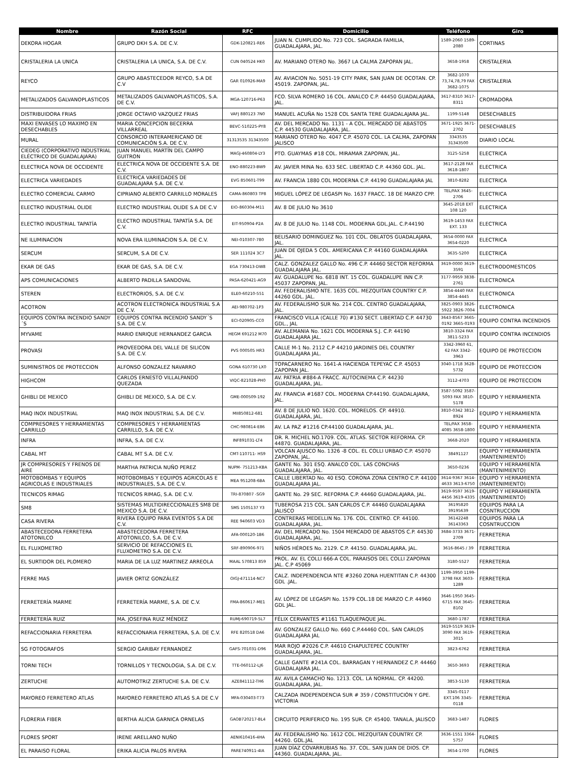| Nombre | Razón Social | RFC | Domicilio | Teléfono | Giro |
| --- | --- | --- | --- | --- | --- |
| DEKORA HOGAR | GRUPO DKH S.A. DE C.V. | GDK-120821-RE6 | JUAN N. CUMPLIDO No. 723 COL. SAGRADA FAMILIA, GUADALAJARA, JAL. | 1589-2060 1589-2080 | CORTINAS |
| CRISTALERIA LA UNICA | CRISTALERIA LA UNICA, S.A. DE C.V. | CUN 040524 HK0 | AV. MARIANO OTERO No. 3667 LA CALMA ZAPOPAN JAL. | 3658-1958 | CRISTALERIA |
| REYCO | GRUPO ABASTECEDOR REYCO, S.A DE C.V | GAR 010926-MA9 | AV. AVIACION No. 5051-19 CITY PARK, SAN JUAN DE OCOTAN. CP. 45019. ZAPOPAN, JAL. | 3682-1070 73,74,78,79 FAX 3682-1075 | CRISTALERIA |
| METALIZADOS GALVANOPLASTICOS | METALIZADOS GALVANOPLASTICOS, S.A. DE C.V. | MGA-120716-P63 | FCO. SILVA ROMERO 16 COL. ANALCO C.P. 44450 GUADALAJARA, JAL. | 3617-8310 3617-8311 | CROMADORA |
| DISTRIBUIDORA FRIAS | JORGE OCTAVIO VAZQUEZ FRIAS | VAFJ 880123 7N0 | MANUEL ACUÑA No 1528 COL SANTA TERE GUADALAJARA JAL. | 1199-5148 | DESECHABLES |
| MAXI ENVASES LO MAXIMO EN DESECHABLES | MARIA CONCEPCION BECERRA VILLARREAL | BEVC-510225-PY8 | AV. DEL MERCADO No. 1131 - A COL. MERCADO DE ABASTOS C.P. 44530 GUADALAJARA, JAL. | 3671-1925 3671-2702 | DESECHABLES |
| MURAL | CONSORCIO INTERAMERICANO DE COMUNICACIÓN S.A. DE C.V. | 31313535 31343500 | MARIANO OTERO No. 4047 C.P. 45070 COL. LA CALMA, ZAPOPAN JALISCO | 3343535 31343500 | DIARIO LOCAL |
| CIEDEG (CORPORATIVO INDUSTRIAL ELÉCTRICO DE GUADALAJARA) | JUAN MANUEL MARTÍN DEL CAMPO GUITRON | MAGJ-460804-LY3 | PTO. GUAYMAS #18 COL. MIRAMAR ZAPOPAN, JAL. | 3125-5258 | ELECTRICA |
| ELECTRICA NOVA DE OCCIDENTE | ELECTRICA NOVA DE OCCIDENTE S.A. DE C.V. | ENO-880223-BW9 | AV. JAVIER MINA No. 633 SEC. LIBERTAD C.P. 44360 GDL. JAL. | 3617-2128 FAX 3618-1807 | ELECTRICA |
| ELECTRICA VARIEDADES | ELECTRICA VARIEDADES DE GUADALAJARA S.A. DE C.V. | EVG 850601-T99 | AV. FRANCIA 1880 COL MODERNA C.P. 44190 GUADALAJARA JAL | 3810-8282 | ELECTRICA |
| ELECTRO COMERCIAL CARMO | CIPRIANO ALBERTO CARRILLO MORALES | CAMA-860803 TP8 | MIGUEL LÓPEZ DE LEGASPI No. 1637 FRACC. 18 DE MARZO CPP. | TEL/FAX 3645-2706 | ELECTRICA |
| ELECTRO INDUSTRIAL OLIDE | ELECTRO INDUSTRIAL OLIDE S.A DE C.V | EIO-860304-M11 | AV. 8 DE JULIO No 3610 | 3645-2018 EXT 108 120 | ELECTRICA |
| ELECTRO INDUSTRIAL TAPATÍA | ELECTRO INDUSTRIAL TAPATÍA S.A. DE C.V. | EIT-950904-P2A | AV. 8 DE JULIO No. 1148 COL. MODERNA GDL.JAL. C.P.44190 | 3619-1453 FAX EXT. 133 | ELECTRICA |
| NE ILUMINACION | NOVA ERA ILUMINACION S.A. DE C.V. | NEI-010307-780 | BELISARIO DOMINGUEZ No. 101 COL. OBLATOS GUADALAJARA, JAL. | 3654-0000 FAX 3654-0220 | ELECTRICA |
| SERCUM | SERCUM, S.A DE C.V. | SER 111024 3C7 | JUAN DE OJEDA 5 COL. AMERICANA C.P. 44160 GUADALAJARA JAL. | 3635-5200 | ELECTRICA |
| EKAR DE GAS | EKAR DE GAS, S.A. DE C.V. | EGA 730413-DW8 | CALZ. GONZALEZ GALLO No. 496 C.P. 44460 SECTOR REFORMA GUADALAJARA JAL. | 3619-0000 3619-3591 | ELECTRODOMESTICOS |
| APS COMUNICACIONES | ALBERTO PADILLA SANDOVAL | PASA-620421-AG9 | AV. GUADALUPE No. 6818 INT. 15 COL. GUADALUPE INN C.P. 45037 ZAPOPAN, JAL. | 3177-9959 3838-2761 | ELECTRONICA |
| STEREN | ELECTRORIOS, S.A. DE C.V. | ELE0-60210-551 | AV. FEDERALISMO NTE. 1635 COL. MEZQUITAN COUNTRY C.P. 44260 GDL. JAL. | 3854-4440 FAX 3854-4445 | ELECTRONICA |
| ACOTRON | ACOTRON ELECTRONICA INDUSTRIAL S.A DE C.V. | AEI-980702-1P3 | AV. FEDERALISMO SUR No. 214 COL. CENTRO GUADALAJARA, JAL. | 3825-0903 3826-5922 3826-7004 | ELECTRONICA |
| EQUIPOS CONTRA INCENDIO SANDY´S | EQUIPOS CONTRA INCENDIO SANDY´S S.A. DE C.V. | ECI-020905-CC0 | FRANCISCO VILLA (CALLE 70) #130 SECT. LIBERTAD C.P. 44730 GDL., JAL | 3643-8567 3665-0192 3665-0193 | EQUIPO CONTRA INCENDIOS |
| MYVAME | MARIO ENRIQUE HERNANDEZ GARCIA | HEGM 691212 M70 | AV. ALEMANIA No. 1621 COL MODERNA S.J. C.P. 44190 GUADALAJARA JAL. | 3810-3324 FAX 3811-5233 | EQUIPO CONTRA INCENDIOS |
| PROVASI | PROVEEDORA DEL VALLE DE SILICON S.A. DE C.V. | PVS 000505 HR3 | CALLE M-1 No. 2112 C.P 44210 JARDINES DEL COUNTRY GUADALAJARA JAL. | 3342-3960 61, 62 FAX 3342-3963 | EQUIPO DE PROTECCION |
| SUMINISTROS DE PROTECCION | ALFONSO GONZALEZ NAVARRO | GONA 610730 LX0 | TOPACARNERO No. 1641-A HACIENDA TEPEYAC C.P. 45053 ZAPOPAN JAL. | 3040-1718 3628-5732 | EQUIPO DE PROTECCION |
| HIGHCOM | CARLOS ERNESTO VILLALPANDO QUEZADA | VIQC-821028-PH0 | AV. PATRIA #884-A FRACC. AUTOCINEMA C.P. 44230 GUADALAJARA, JAL. | 3112-4703 | EQUIPO DE PROTECCION |
| GHIBLI DE MEXICO | GHIBLI DE MEXICO, S.A. DE C.V. | GME-000509-192 | AV. FRANCIA #1687 COL. MODERNA CP.44190. GUADALAJARA, JAL. | 3587-5092 3587-5093 FAX 3810-5178 | EQUIPO Y HERRAMIENTA |
| MAQ INOX INDUSTRIAL | MAQ INOX INDUSTRIAL S.A. DE C.V. | MII850812-681 | AV. 8 DE JULIO NO. 1620. COL. MORELOS. CP. 44910. GUADALAJARA, JAL. | 3810-0342 3812-8924 | EQUIPO Y HERRAMIENTA |
| COMPRESORES Y HERRAMIENTAS CARRILLO | COMPRESORES Y HERRAMIENTAS CARRILLO, S.A. DE C.V. | CHC-980814-E86 | AV. LA PAZ #1216 CP.44100 GUADALAJARA, JAL. | TEL/FAX 3658-4085 3658-1800 | EQUIPO Y HERRAMIENTA |
| INFRA | INFRA, S.A. DE C.V. | INF891031-LT4 | DR. R. MICHEL NO.1709. COL. ATLAS. SECTOR REFORMA. CP. 44870. GUADALAJARA, JAL. | 3668-2020 | EQUIPO Y HERRAMIENTA |
| CABAL MT | CABAL MT S.A. DE C.V. | CMT-110711- HS9 | VOLCAN AJUSCO No. 1326 -8 COL. EL COLLI URBAO C.P. 45070 ZAPOPAN, JAL. | 38491127 | EQUIPO Y HERRAMIENTA (MANTENIMIENTO) |
| JR COMPRESORES Y FRENOS DE AIRE | MARTHA PATRICIA NUÑO PEREZ | NUPM- 751213-KBA | GANTE No. 301 ESQ. ANALCO COL. LAS CONCHAS GUADALAJARA, JAL. | 3650-0236 | EQUIPO Y HERRAMIENTA (MANTENIMIENTO) |
| MOTOBOMBAS Y EQUIPOS AGRICOLAS E INDUSTRIALES | MOTOBOMBAS Y EQUIPOS AGRICOLAS E INDUSTRIALES, S.A. DE C.V. | MEA 951208-6BA | CALLE LIBERTAD No. 40 ESQ. CORONA ZONA CENTRO C.P. 44100 GUADALAJARA JAL. | 3614-9367 3614-4633 3613-6750 | EQUIPO Y HERRAMIENTA (MANTENIMIENTO) |
| TECNICOS RIMAG | TECNICOS RIMAG, S.A. DE C.V. | TRI-870807 -SG9 | GANTE No. 29 SEC. REFORMA C.P. 44460 GUADALAJARA, JAL. | 3619-9597 3619-4456 3619-4335 | EQUIPO Y HERRAMIENTA (MANTENIMIENTO) |
| SM8 | SISTEMAS MULTIDIRECCIONALES SM8 DE MEXICO S.A. DE C.V. | SMS 1505137 Y3 | TUBEROSA 215 COL. SAN CARLOS C.P. 44460 GUADALAJARA JALISCO | 36195820 39195639 | EQUIPOS PARA LA COSNTRUCCION |
| CASA RIVERA | RIVERA EQUIPO PARA EVENTOS S.A DE C.V. | REE 940603 VD3 | CONTRERAS MEDELLIN No. 176. COL. CENTRO. CP. 44100. GUADALAJARA, JAL. | 36142248 36143363 | EQUIPOS PARA LA COSNTRUCCION |
| ABASTECEDORA FERRETERA ATOTONILCO | ABASTECEDORA FERRETERA ATOTONILCO, S.A. DE C.V. | AFA-000120-1B6 | AV. DEL MERCADO No. 1504 MERCADO DE ABASTOS C.P. 44530 GUADALAJARA, JAL. | 3684-3733 3671-2709 | FERRETERIA |
| EL FLUXOMETRO | SERVICIO DE REFACCIONES EL FLUXOMETRO S.A. DE C.V. | SRF-890906-971 | NIÑOS HÉROES No. 2129. C.P. 44150. GUADALAJARA, JAL. | 3616-8645 / 39 | FERRETERIA |
| EL SURTIDOR DEL PLOMERO | MARIA DE LA LUZ MARTINEZ ARREOLA | MAAL 570813 859 | PROL. AV. EL COLLI 666-A COL. PARAISOS DEL COLLI ZAPOPAN JAL. C.P 45069 | 3180-5527 | FERRETERIA |
| FERRE MAS | JAVIER ORTIZ GONZÁLEZ | OIGJ-471114-NC7 | CALZ. INDEPENDENCIA NTE #3260 ZONA HUENTITAN C.P. 44300 GDL .JAL. | 1199-3950 1199-3798 FAX 3603-1289 | FERRETERIA |
| FERRETERÍA MARME | FERRETERÍA MARME, S.A. DE C.V. | FMA-860617-ME1 | AV. LÓPEZ DE LEGASPI No. 1579 COL.18 DE MARZO C.P. 44960 GDL JAL. | 3646-1950 3645-6715 FAX 3645-8102 | FERRETERIA |
| FERRETERÍA RUIZ | MA. JOSEFINA RUIZ MÉNDEZ | RUMJ-690719-5L7 | FÉLIX CERVANTES #1161 TLAQUEPAQUE JAL. | 3680-1787 | FERRETERIA |
| REFACCIONARIA FERRETERA | REFACCIONARIA FERRETERA, S.A. DE C.V. | RFE 820518 DA6 | AV. GONZALEZ GALLO No. 660 C.P.44460 COL. SAN CARLOS GUADALAJARA JAL | 3619-5519 3619-3090 FAX 3619-3015 | FERRETERIA |
| SG FOTOGRAFOS | SERGIO GARIBAY FERNANDEZ | GAFS-701031-D96 | MAR ROJO #2026 C.P. 44610 CHAPULTEPEC COUNTRY GUADALAJARA, JAL. | 3823-6762 | FERRETERIA |
| TORNI TECH | TORNILLOS Y TECNOLOGIA, S.A. DE C.V. | TTE-060112-LJ6 | CALLE GANTE #241A COL. BARRAGAN Y HERNANDEZ C.P. 44460 GUADALAJARA JAL. | 3650-3693 | FERRETERIA |
| ZERTUCHE | AUTOMOTRIZ ZERTUCHE S.A. DE C.V. | AZE841112-TH6 | AV. AVILA CAMACHO No. 1213. COL. LA NORMAL. CP. 44200. GUADALAJARA, JAL. | 3853-5130 | FERRETERIA |
| MAYOREO FERRETERO ATLAS | MAYOREO FERRETERO ATLAS S.A DE C.V | MFA-030403-T73 | CALZADA INDEPENDENCIA SUR # 359 / CONSTITUCIÓN Y GPE. VICTORIA | 3345-0117 EXT.106 3345-0118 | FERRETERIA |
| FLORERIA FIBER | BERTHA ALICIA GARNICA ORNELAS | GAOB720217-BL4 | CIRCUITO PERIFERICO No. 195 SUR. CP. 45400. TANALA, JALISCO | 3683-1487 | FLORES |
| FLORES SPORT | IRENE ARELLANO NUÑO | AENI610416-4HA | AV. FEDERALISMO No. 1612 COL. MEZQUITAN COUNTRY. CP. 44260. GDL.JAL | 3636-1551 3364-5757 | FLORES |
| EL PARAISO FLORAL | ERIKA ALICIA PALOS RIVERA | PARE740911-4IA | JUAN DÍAZ COVARRUBIAS No. 37. COL. SAN JUAN DE DIOS. CP. 44360. GUADALAJARA, JAL. | 3654-1700 | FLORES |